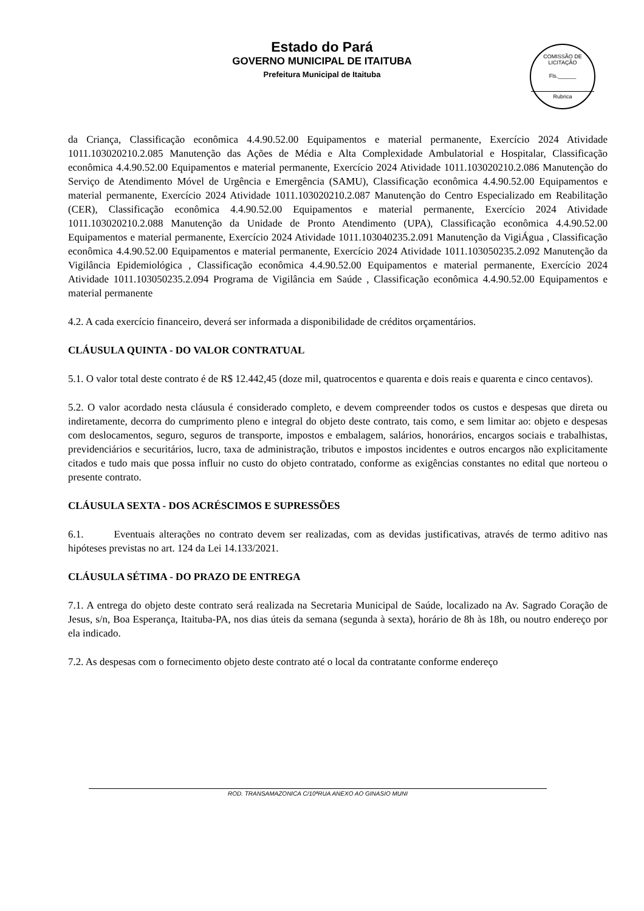COMISSÃO DE LICITAÇÃO
Fls.______
Rubrica
Estado do Pará
GOVERNO MUNICIPAL DE ITAITUBA
Prefeitura Municipal de Itaituba
da Criança, Classificação econômica 4.4.90.52.00 Equipamentos e material permanente, Exercício 2024 Atividade 1011.103020210.2.085 Manutenção das Ações de Média e Alta Complexidade Ambulatorial e Hospitalar, Classificação econômica 4.4.90.52.00 Equipamentos e material permanente, Exercício 2024 Atividade 1011.103020210.2.086 Manutenção do Serviço de Atendimento Móvel de Urgência e Emergência (SAMU), Classificação econômica 4.4.90.52.00 Equipamentos e material permanente, Exercício 2024 Atividade 1011.103020210.2.087 Manutenção do Centro Especializado em Reabilitação (CER), Classificação econômica 4.4.90.52.00 Equipamentos e material permanente, Exercício 2024 Atividade 1011.103020210.2.088 Manutenção da Unidade de Pronto Atendimento (UPA), Classificação econômica 4.4.90.52.00 Equipamentos e material permanente, Exercício 2024 Atividade 1011.103040235.2.091 Manutenção da VigiÁgua , Classificação econômica 4.4.90.52.00 Equipamentos e material permanente, Exercício 2024 Atividade 1011.103050235.2.092 Manutenção da Vigilância Epidemiológica , Classificação econômica 4.4.90.52.00 Equipamentos e material permanente, Exercício 2024 Atividade 1011.103050235.2.094 Programa de Vigilância em Saúde , Classificação econômica 4.4.90.52.00 Equipamentos e material permanente
4.2. A cada exercício financeiro, deverá ser informada a disponibilidade de créditos orçamentários.
CLÁUSULA QUINTA - DO VALOR CONTRATUAL
5.1. O valor total deste contrato é de R$ 12.442,45 (doze mil, quatrocentos e quarenta e dois reais e quarenta e cinco centavos).
5.2. O valor acordado nesta cláusula é considerado completo, e devem compreender todos os custos e despesas que direta ou indiretamente, decorra do cumprimento pleno e integral do objeto deste contrato, tais como, e sem limitar ao: objeto e despesas com deslocamentos, seguro, seguros de transporte, impostos e embalagem, salários, honorários, encargos sociais e trabalhistas, previdenciários e securitários, lucro, taxa de administração, tributos e impostos incidentes e outros encargos não explicitamente citados e tudo mais que possa influir no custo do objeto contratado, conforme as exigências constantes no edital que norteou o presente contrato.
CLÁUSULA SEXTA - DOS ACRÉSCIMOS E SUPRESSÕES
6.1. Eventuais alterações no contrato devem ser realizadas, com as devidas justificativas, através de termo aditivo nas hipóteses previstas no art. 124 da Lei 14.133/2021.
CLÁUSULA SÉTIMA - DO PRAZO DE ENTREGA
7.1. A entrega do objeto deste contrato será realizada na Secretaria Municipal de Saúde, localizado na Av. Sagrado Coração de Jesus, s/n, Boa Esperança, Itaituba-PA, nos dias úteis da semana (segunda à sexta), horário de 8h às 18h, ou noutro endereço por ela indicado.
7.2. As despesas com o fornecimento objeto deste contrato até o local da contratante conforme endereço
ROD. TRANSAMAZONICA C/10ªRUA ANEXO AO GINASIO MUNI